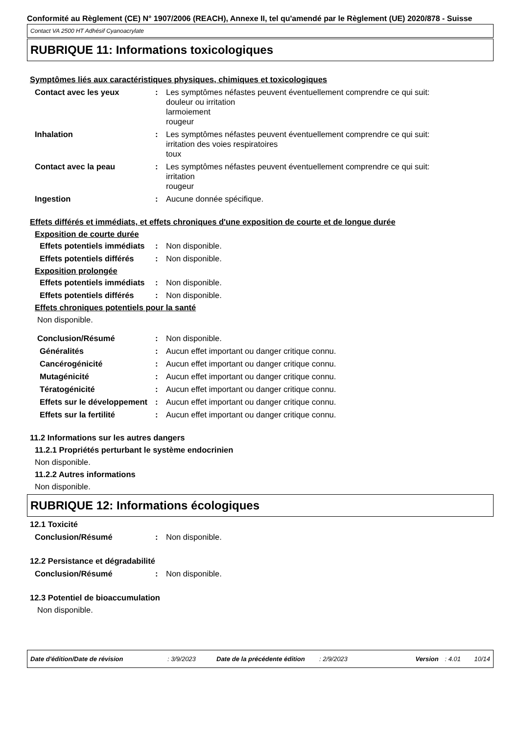Conformité au Règlement (CE) N° 1907/2006 (REACH), Annexe II, tel qu'amendé par le Règlement (UE) 2020/878 - Suisse
Contact VA 2500 HT Adhésif Cyanoacrylate
RUBRIQUE 11: Informations toxicologiques
Symptômes liés aux caractéristiques physiques, chimiques et toxicologiques
Contact avec les yeux : Les symptômes néfastes peuvent éventuellement comprendre ce qui suit:
douleur ou irritation
larmoiement
rougeur
Inhalation : Les symptômes néfastes peuvent éventuellement comprendre ce qui suit:
irritation des voies respiratoires
toux
Contact avec la peau : Les symptômes néfastes peuvent éventuellement comprendre ce qui suit:
irritation
rougeur
Ingestion : Aucune donnée spécifique.
Effets différés et immédiats, et effets chroniques d'une exposition de courte et de longue durée
Exposition de courte durée
Effets potentiels immédiats
: Non disponible.
Effets potentiels différés
: Non disponible.
Exposition prolongée
Effets potentiels immédiats
: Non disponible.
Effets potentiels différés
: Non disponible.
Effets chroniques potentiels pour la santé
Non disponible.
Conclusion/Résumé : Non disponible.
Généralités : Aucun effet important ou danger critique connu.
Cancérogénicité : Aucun effet important ou danger critique connu.
Mutagénicité : Aucun effet important ou danger critique connu.
Tératogénicité : Aucun effet important ou danger critique connu.
Effets sur le développement
: Aucun effet important ou danger critique connu.
Effets sur la fertilité : Aucun effet important ou danger critique connu.
11.2 Informations sur les autres dangers
11.2.1 Propriétés perturbant le système endocrinien
Non disponible.
11.2.2 Autres informations
Non disponible.
RUBRIQUE 12: Informations écologiques
12.1 Toxicité
Conclusion/Résumé : Non disponible.
12.2 Persistance et dégradabilité
Conclusion/Résumé : Non disponible.
12.3 Potentiel de bioaccumulation
Non disponible.
Date d'édition/Date de révision: 3/9/2023 Date de la précédente édition: 2/9/2023 Version: 4.01 10/14